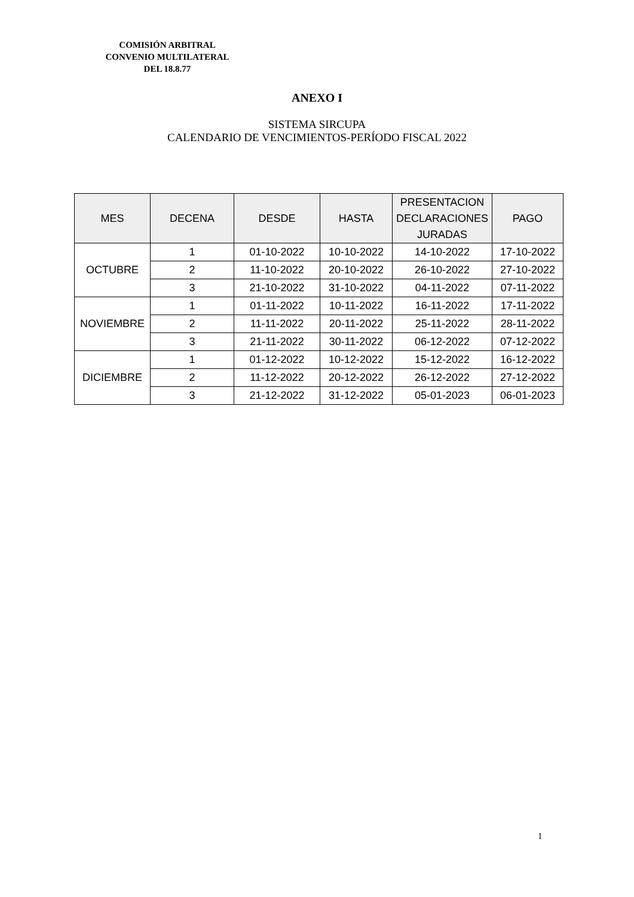COMISIÓN ARBITRAL
CONVENIO MULTILATERAL
DEL 18.8.77
ANEXO I
SISTEMA SIRCUPA
CALENDARIO DE VENCIMIENTOS-PERÍODO FISCAL 2022
| MES | DECENA | DESDE | HASTA | PRESENTACION DECLARACIONES JURADAS | PAGO |
| --- | --- | --- | --- | --- | --- |
| OCTUBRE | 1 | 01-10-2022 | 10-10-2022 | 14-10-2022 | 17-10-2022 |
| | 2 | 11-10-2022 | 20-10-2022 | 26-10-2022 | 27-10-2022 |
| | 3 | 21-10-2022 | 31-10-2022 | 04-11-2022 | 07-11-2022 |
| NOVIEMBRE | 1 | 01-11-2022 | 10-11-2022 | 16-11-2022 | 17-11-2022 |
| | 2 | 11-11-2022 | 20-11-2022 | 25-11-2022 | 28-11-2022 |
| | 3 | 21-11-2022 | 30-11-2022 | 06-12-2022 | 07-12-2022 |
| DICIEMBRE | 1 | 01-12-2022 | 10-12-2022 | 15-12-2022 | 16-12-2022 |
| | 2 | 11-12-2022 | 20-12-2022 | 26-12-2022 | 27-12-2022 |
| | 3 | 21-12-2022 | 31-12-2022 | 05-01-2023 | 06-01-2023 |
1